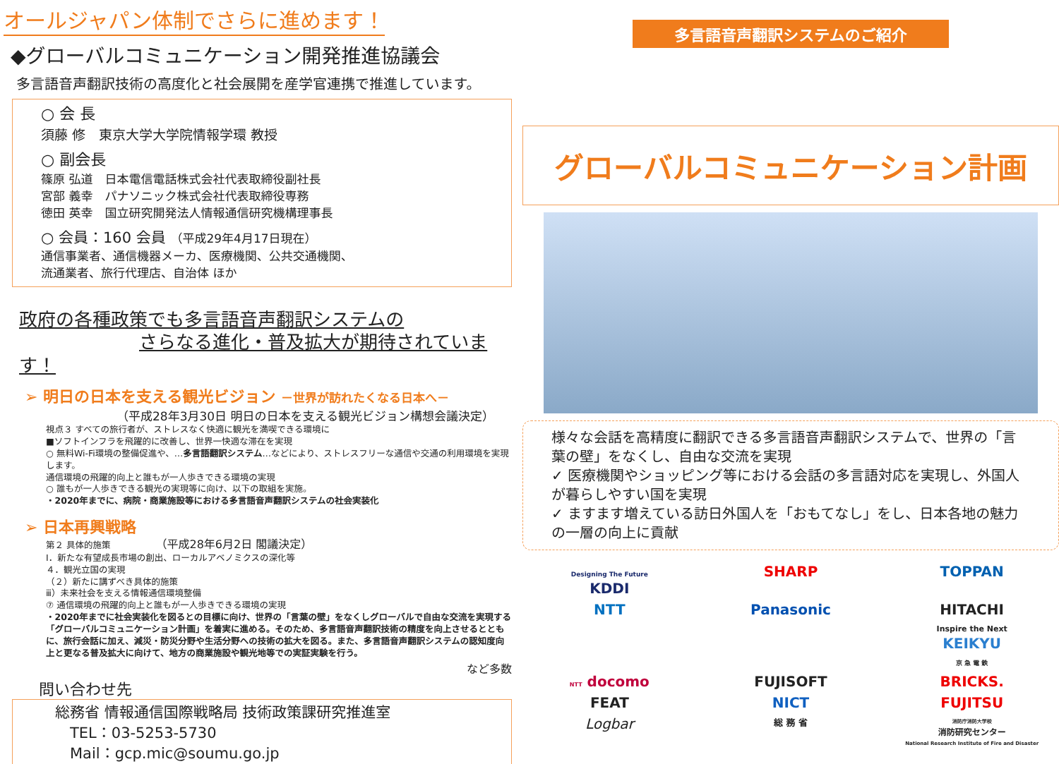オールジャパン体制でさらに進めます！
◆グローバルコミュニケーション開発推進協議会
多言語音声翻訳技術の高度化と社会展開を産学官連携で推進しています。
○ 会 長
須藤 修　東京大学大学院情報学環 教授
○ 副会長
篠原 弘道　日本電信電話株式会社代表取締役副社長
宮部 義幸　パナソニック株式会社代表取締役専務
徳田 英幸　国立研究開発法人情報通信研究機構理事長
○ 会員：160 会員 （平成29年4月17日現在）
通信事業者、通信機器メーカ、医療機関、公共交通機関、
流通業者、旅行代理店、自治体 ほか
政府の各種政策でも多言語音声翻訳システムの
さらなる進化・普及拡大が期待されています！
➢ 明日の日本を支える観光ビジョン －世界が訪れたくなる日本へ－
（平成28年3月30日 明日の日本を支える観光ビジョン構想会議決定）
視点３ すべての旅行者が、ストレスなく快適に観光を満喫できる環境に
■ソフトインフラを飛躍的に改善し、世界一快適な滞在を実現
○ 無料Wi-Fi環境の整備促進や、…多言語翻訳システム…などにより、ストレスフリーな通信や交通の利用環境を実現します。
通信環境の飛躍的向上と誰もが一人歩きできる環境の実現
○ 誰もが一人歩きできる観光の実現等に向け、以下の取組を実施。
・2020年までに、病院・商業施設等における多言語音声翻訳システムの社会実装化
➢ 日本再興戦略
第２ 具体的施策 （平成28年6月2日 閣議決定）
Ⅰ．新たな有望成長市場の創出、ローカルアベノミクスの深化等
４．観光立国の実現
（２）新たに講ずべき具体的施策
ⅲ）未来社会を支える情報通信環境整備
⑦ 通信環境の飛躍的向上と誰もが一人歩きできる環境の実現
・2020年までに社会実装化を図るとの目標に向け、世界の「言葉の壁」をなくしグローバルで自由な交流を実現する「グローバルコミュニケーション計画」を着実に進める。そのため、多言語音声翻訳技術の精度を向上させるとともに、旅行会話に加え、減災・防災分野や生活分野への技術の拡大を図る。また、多言語音声翻訳システムの認知度向上と更なる普及拡大に向けて、地方の商業施設や観光地等での実証実験を行う。
など多数
問い合わせ先
総務省 情報通信国際戦略局 技術政策課研究推進室
　TEL：03-5253-5730
　Mail：gcp.mic@soumu.go.jp
多言語音声翻訳システムのご紹介
グローバルコミュニケーション計画
様々な会話を高精度に翻訳できる多言語音声翻訳システムで、世界の「言葉の壁」をなくし、自由な交流を実現
✓ 医療機関やショッピング等における会話の多言語対応を実現し、外国人が暮らしやすい国を実現
✓ ますます増えている訪日外国人を「おもてなし」をし、日本各地の魅力の一層の向上に貢献
Designing The Future
KDDI
SHARP
TOPPAN
NTT
Panasonic
HITACHI
Inspire the Next
KEIKYU
京 急 電 鉄
NTT docomo
FUJISOFT
BRICKS.
FEAT
NICT
FUJITSU
Logbar
総 務 省
消防庁消防大学校
消防研究センター
National Research Institute of Fire and Disaster